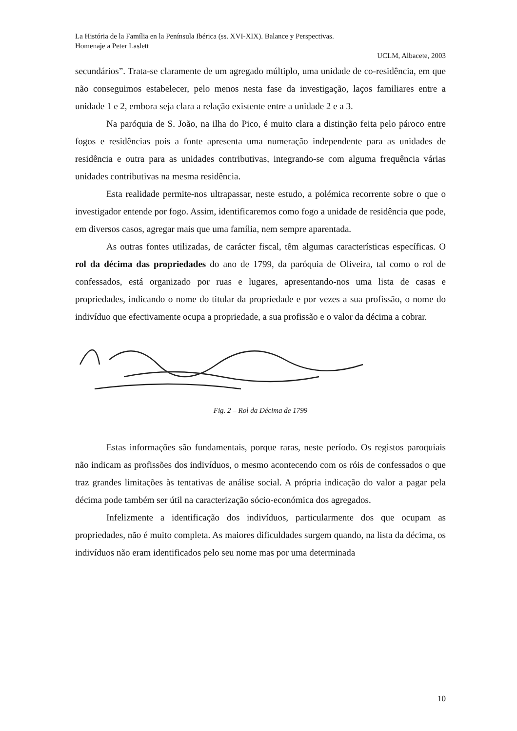La História de la Família en la Península Ibérica (ss. XVI-XIX). Balance y Perspectivas.
Homenaje a Peter Laslett
UCLM, Albacete, 2003
secundários”. Trata-se claramente de um agregado múltiplo, uma unidade de co-residência, em que não conseguimos estabelecer, pelo menos nesta fase da investigação, laços familiares entre a unidade 1 e 2, embora seja clara a relação existente entre a unidade 2 e a 3.
Na paróquia de S. João, na ilha do Pico, é muito clara a distinção feita pelo pároco entre fogos e residências pois a fonte apresenta uma numeração independente para as unidades de residência e outra para as unidades contributivas, integrando-se com alguma frequência várias unidades contributivas na mesma residência.
Esta realidade permite-nos ultrapassar, neste estudo, a polémica recorrente sobre o que o investigador entende por fogo. Assim, identificaremos como fogo a unidade de residência que pode, em diversos casos, agregar mais que uma família, nem sempre aparentada.
As outras fontes utilizadas, de carácter fiscal, têm algumas características específicas. O rol da décima das propriedades do ano de 1799, da paróquia de Oliveira, tal como o rol de confessados, está organizado por ruas e lugares, apresentando-nos uma lista de casas e propriedades, indicando o nome do titular da propriedade e por vezes a sua profissão, o nome do indivíduo que efectivamente ocupa a propriedade, a sua profissão e o valor da décima a cobrar.
Fig. 2 – Rol da Décima de 1799
Estas informações são fundamentais, porque raras, neste período. Os registos paroquiais não indicam as profissões dos indivíduos, o mesmo acontecendo com os róis de confessados o que traz grandes limitações às tentativas de análise social. A própria indicação do valor a pagar pela décima pode também ser útil na caracterização sócio-económica dos agregados.
Infelizmente a identificação dos indivíduos, particularmente dos que ocupam as propriedades, não é muito completa. As maiores dificuldades surgem quando, na lista da décima, os indivíduos não eram identificados pelo seu nome mas por uma determinada
10